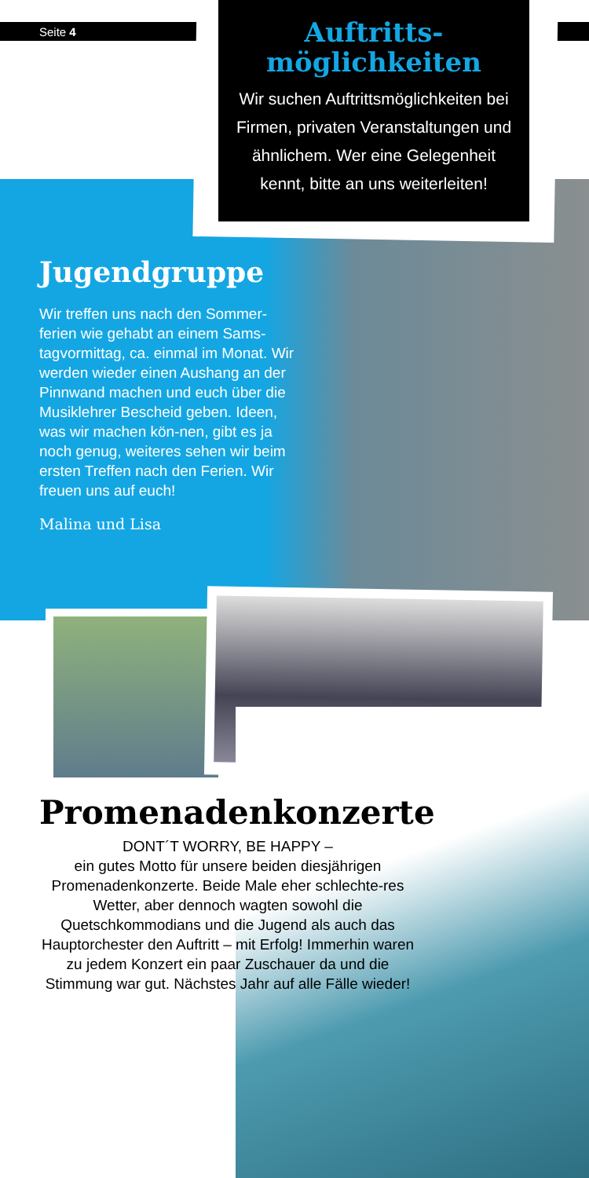Seite 4
Auftritts-
möglichkeiten
Wir suchen Auftrittsmöglichkeiten bei Firmen, privaten Veranstaltungen und ähnlichem. Wer eine Gelegenheit kennt, bitte an uns weiterleiten!
Jugendgruppe
Wir treffen uns nach den Sommer-ferien wie gehabt an einem Sams-tagvormittag, ca. einmal im Monat. Wir werden wieder einen Aushang an der Pinnwand machen und euch über die Musiklehrer Bescheid geben. Ideen, was wir machen kön-nen, gibt es ja noch genug, weiteres sehen wir beim ersten Treffen nach den Ferien. Wir freuen uns auf euch!
Malina und Lisa
Promenadenkonzerte
DONT´T WORRY, BE HAPPY –
ein gutes Motto für unsere beiden diesjährigen Promenadenkonzerte. Beide Male eher schlechte-res Wetter, aber dennoch wagten sowohl die Quetschkommodians und die Jugend als auch das Hauptorchester den Auftritt – mit Erfolg! Immerhin waren zu jedem Konzert ein paar Zuschauer da und die Stimmung war gut. Nächstes Jahr auf alle Fälle wieder!